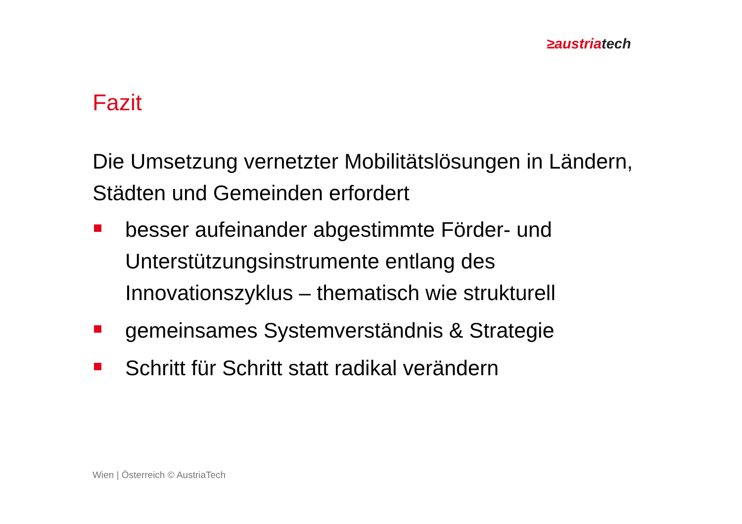≥austria tech
Fazit
Die Umsetzung vernetzter Mobilitätslösungen in Ländern, Städten und Gemeinden erfordert
besser aufeinander abgestimmte Förder- und Unterstützungsinstrumente entlang des Innovationszyklus – thematisch wie strukturell
gemeinsames Systemverständnis & Strategie
Schritt für Schritt statt radikal verändern
Wien | Österreich © AustriaTech